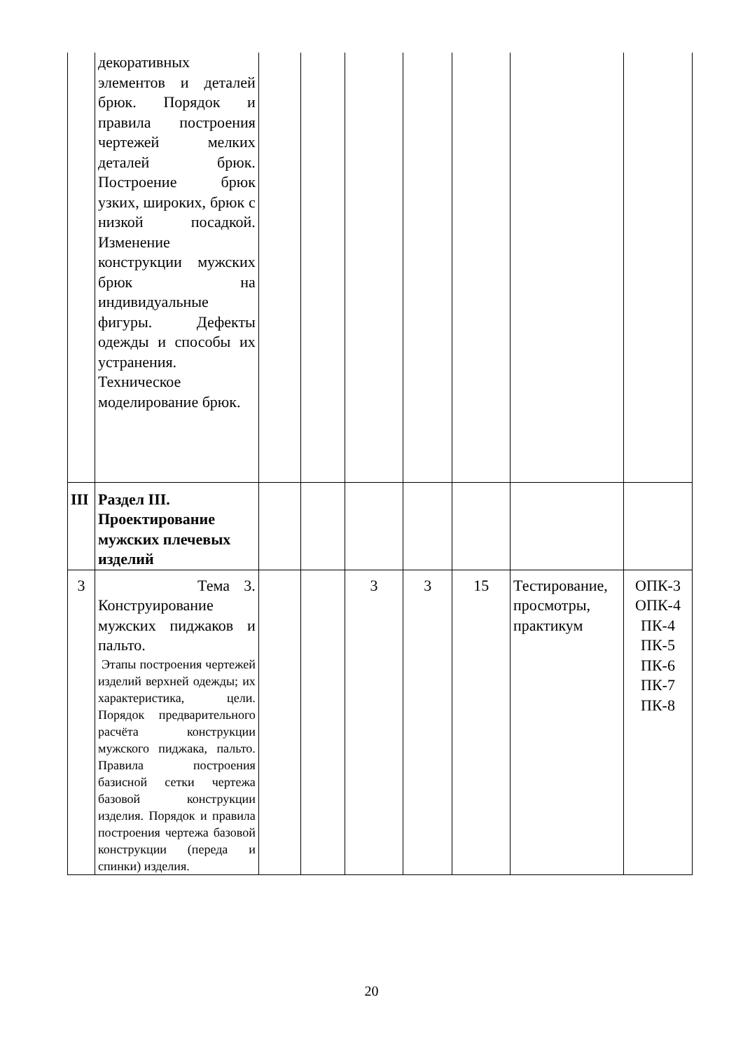| | декоративных элементов и деталей брюк. Порядок и правила построения чертежей мелких деталей брюк. Построение брюк узких, широких, брюк с низкой посадкой. Изменение конструкции мужских брюк на индивидуальные фигуры. Дефекты одежды и способы их устранения. Техническое моделирование брюк. | | | | | | | |
| III | Раздел III. Проектирование мужских плечевых изделий | | | | | | | |
| 3 | Тема 3. Конструирование мужских пиджаков и пальто. Этапы построения чертежей изделий верхней одежды; их характеристика, цели. Порядок предварительного расчёта конструкции мужского пиджака, пальто. Правила построения базисной сетки чертежа базовой конструкции изделия. Порядок и правила построения чертежа базовой конструкции (переда и спинки) изделия. | | | 3 | 3 | 15 | Тестирование, просмотры, практикум | ОПК-3 ОПК-4 ПК-4 ПК-5 ПК-6 ПК-7 ПК-8 |
20